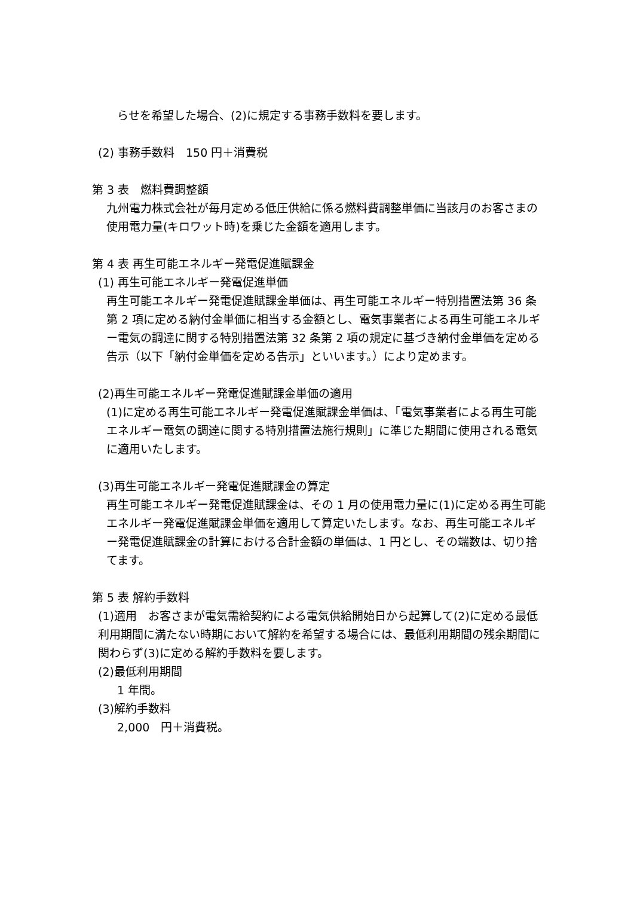らせを希望した場合、(2)に規定する事務手数料を要します。
(2) 事務手数料　150 円＋消費税
第 3 表　燃料費調整額
九州電力株式会社が毎月定める低圧供給に係る燃料費調整単価に当該月のお客さまの使用電力量(キロワット時)を乗じた金額を適用します。
第 4 表 再生可能エネルギー発電促進賦課金
(1) 再生可能エネルギー発電促進単価
再生可能エネルギー発電促進賦課金単価は、再生可能エネルギー特別措置法第 36 条第 2 項に定める納付金単価に相当する金額とし、電気事業者による再生可能エネルギー電気の調達に関する特別措置法第 32 条第 2 項の規定に基づき納付金単価を定める告示（以下「納付金単価を定める告示」といいます。）により定めます。
(2)再生可能エネルギー発電促進賦課金単価の適用
(1)に定める再生可能エネルギー発電促進賦課金単価は、「電気事業者による再生可能エネルギー電気の調達に関する特別措置法施行規則」に準じた期間に使用される電気に適用いたします。
(3)再生可能エネルギー発電促進賦課金の算定
再生可能エネルギー発電促進賦課金は、その 1 月の使用電力量に(1)に定める再生可能エネルギー発電促進賦課金単価を適用して算定いたします。なお、再生可能エネルギー発電促進賦課金の計算における合計金額の単価は、1 円とし、その端数は、切り捨てます。
第 5 表 解約手数料
(1)適用　お客さまが電気需給契約による電気供給開始日から起算して(2)に定める最低利用期間に満たない時期において解約を希望する場合には、最低利用期間の残余期間に関わらず(3)に定める解約手数料を要します。
(2)最低利用期間
1 年間。
(3)解約手数料
2,000　円＋消費税。